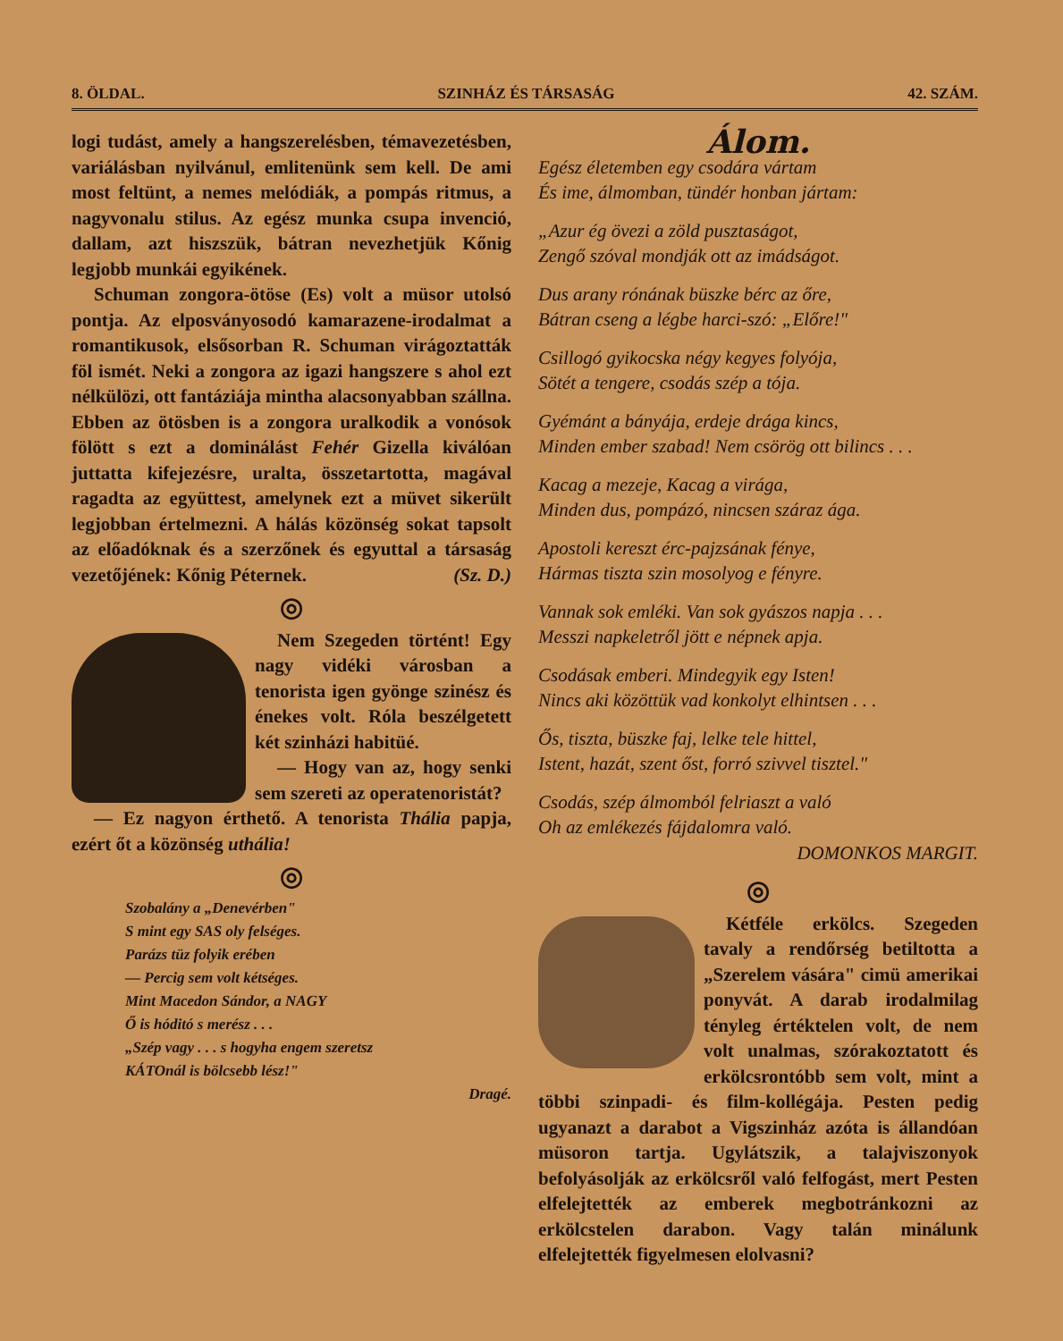8. ÖLDAL. SZINHÁZ ÉS TÁRSASÁG 42. SZÁM.
logi tudást, amely a hangszerelésben, témavezetésben, variálásban nyilvánul, emlitenünk sem kell. De ami most feltünt, a nemes melódiák, a pompás ritmus, a nagyvonalu stilus. Az egész munka csupa invenció, dallam, azt hiszszük, bátran nevezhetjük Kőnig legjobb munkái egyikének.
Schuman zongora-ötöse (Es) volt a müsor utolsó pontja. Az elposványosodó kamarazene-irodalmat a romantikusok, elsősorban R. Schuman virágoztatták föl ismét. Neki a zongora az igazi hangszere s ahol ezt nélkülözi, ott fantáziája mintha alacsonyabban szállna. Ebben az ötösben is a zongora uralkodik a vonósok fölött s ezt a dominálást Fehér Gizella kiválóan juttatta kifejezésre, uralta, összetartotta, magával ragadta az együttest, amelynek ezt a müvet sikerült legjobban értelmezni. A hálás közönség sokat tapsolt az előadóknak és a szerzőnek és egyuttal a társaság vezetőjének: Kőnig Péternek. (Sz. D.)
◎
Nem Szegeden történt! Egy nagy vidéki városban a tenorista igen gyönge szinész és énekes volt. Róla beszélgetett két szinházi habitüé.
— Hogy van az, hogy senki sem szereti az operatenoristát?
— Ez nagyon érthető. A tenorista Thália papja, ezért őt a közönség uthália!
◎
Szobalány a „Denevérben"
S mint egy SAS oly felséges.
Parázs tüz folyik erében
— Percig sem volt kétséges.
Mint Macedon Sándor, a NAGY
Ő is hóditó s merész . . .
„Szép vagy . . . s hogyha engem szeretsz
KÁTOnál is bölcsebb lész!"
Dragé.
Álom.
Egész életemben egy csodára vártam
És ime, álmomban, tündér honban jártam:
„Azur ég övezi a zöld pusztaságot,
Zengő szóval mondják ott az imádságot.
Dus arany rónának büszke bérc az őre,
Bátran cseng a légbe harci-szó: „Előre!"
Csillogó gyikocska négy kegyes folyója,
Sötét a tengere, csodás szép a tója.
Gyémánt a bányája, erdeje drága kincs,
Minden ember szabad! Nem csörög ott bilincs . . .
Kacag a mezeje, Kacag a virága,
Minden dus, pompázó, nincsen száraz ága.
Apostoli kereszt érc-pajzsának fénye,
Hármas tiszta szin mosolyog e fényre.
Vannak sok emléki. Van sok gyászos napja . . .
Messzi napkeletről jött e népnek apja.
Csodásak emberi. Mindegyik egy Isten!
Nincs aki közöttük vad konkolyt elhintsen . . .
Ős, tiszta, büszke faj, lelke tele hittel,
Istent, hazát, szent őst, forró szivvel tisztel."
Csodás, szép álmomból felriaszt a való
Oh az emlékezés fájdalomra való.
DOMONKOS MARGIT.
◎
Kétféle erkölcs. Szegeden tavaly a rendőrség betiltotta a „Szerelem vására" cimü amerikai ponyvát. A darab irodalmilag tényleg értéktelen volt, de nem volt unalmas, szórakoztatott és erkölcsrontóbb sem volt, mint a többi szinpadi- és film-kollégája. Pesten pedig ugyanazt a darabot a Vigszinház azóta is állandóan müsoron tartja. Ugylátszik, a talajviszonyok befolyásolják az erkölcsről való felfogást, mert Pesten elfelejtették az emberek megbotránkozni az erkölcstelen darabon. Vagy talán minálunk elfelejtették figyelmesen elolvasni?